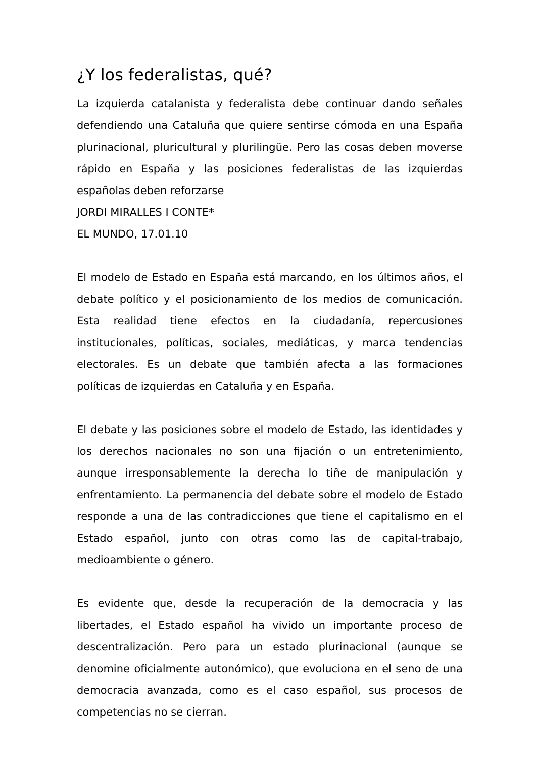¿Y los federalistas, qué?
La izquierda catalanista y federalista debe continuar dando señales defendiendo una Cataluña que quiere sentirse cómoda en una España plurinacional, pluricultural y plurilingüe. Pero las cosas deben moverse rápido en España y las posiciones federalistas de las izquierdas españolas deben reforzarse
JORDI MIRALLES I CONTE*
EL MUNDO, 17.01.10
El modelo de Estado en España está marcando, en los últimos años, el debate político y el posicionamiento de los medios de comunicación. Esta realidad tiene efectos en la ciudadanía, repercusiones institucionales, políticas, sociales, mediáticas, y marca tendencias electorales. Es un debate que también afecta a las formaciones políticas de izquierdas en Cataluña y en España.
El debate y las posiciones sobre el modelo de Estado, las identidades y los derechos nacionales no son una fijación o un entretenimiento, aunque irresponsablemente la derecha lo tiñe de manipulación y enfrentamiento. La permanencia del debate sobre el modelo de Estado responde a una de las contradicciones que tiene el capitalismo en el Estado español, junto con otras como las de capital-trabajo, medioambiente o género.
Es evidente que, desde la recuperación de la democracia y las libertades, el Estado español ha vivido un importante proceso de descentralización. Pero para un estado plurinacional (aunque se denomine oficialmente autonómico), que evoluciona en el seno de una democracia avanzada, como es el caso español, sus procesos de competencias no se cierran.